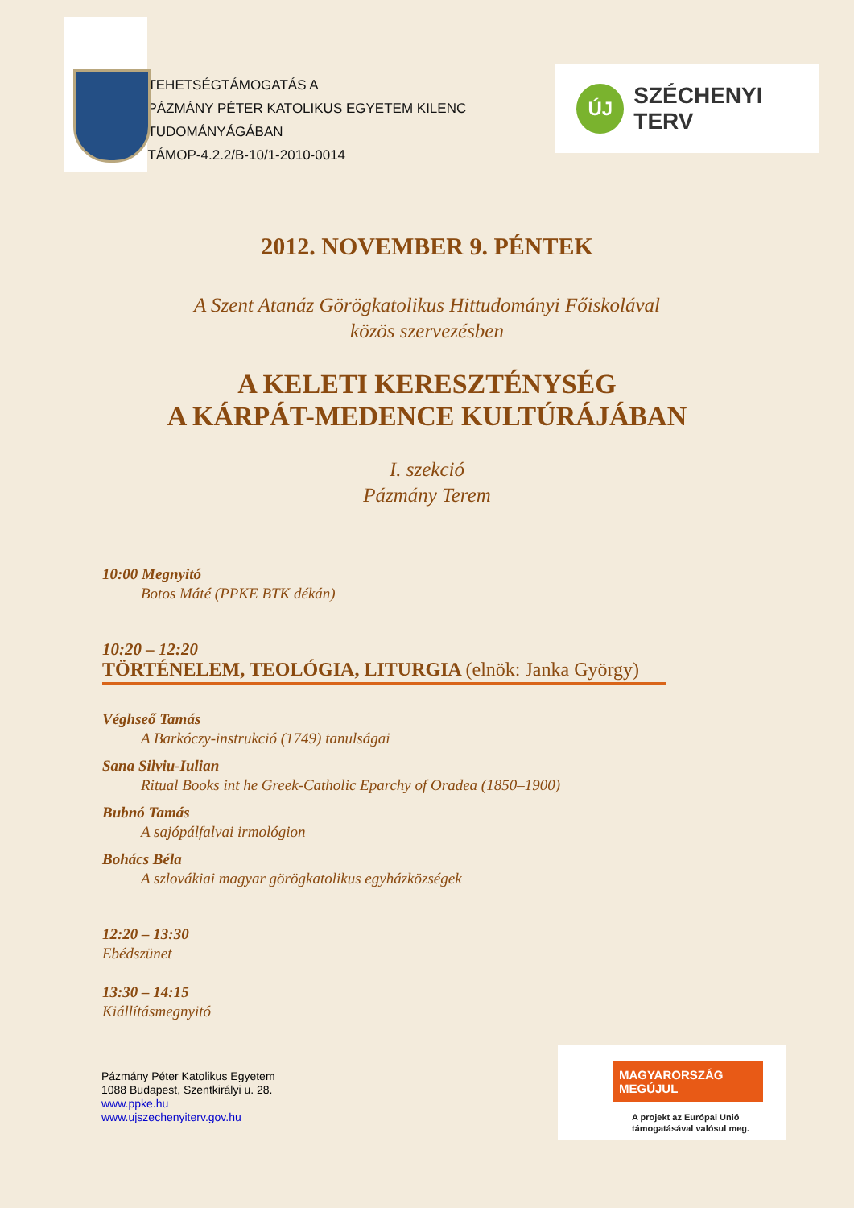TEHETSÉGTÁMOGATÁS A
PÁZMÁNY PÉTER KATOLIKUS EGYETEM KILENC TUDOMÁNYÁGÁBAN
TÁMOP-4.2.2/B-10/1-2010-0014
ÚJ SZÉCHENYI TERV
2012. NOVEMBER 9. PÉNTEK
A Szent Atanáz Görögkatolikus Hittudományi Főiskolával
közös szervezésben
A KELETI KERESZTÉNYSÉG
A KÁRPÁT-MEDENCE KULTÚRÁJÁBAN
I. szekció
Pázmány Terem
10:00 Megnyitó
Botos Máté (PPKE BTK dékán)
10:20 – 12:20
TÖRTÉNELEM, TEOLÓGIA, LITURGIA (elnök: Janka György)
Véghseő Tamás
A Barkóczy-instrukció (1749) tanulságai
Sana Silviu-Iulian
Ritual Books int he Greek-Catholic Eparchy of Oradea (1850–1900)
Bubnó Tamás
A sajópálfalvai irmológion
Bohács Béla
A szlovákiai magyar görögkatolikus egyházközségek
12:20 – 13:30
Ebédszünet
13:30 – 14:15
Kiállításmegnyitó
Pázmány Péter Katolikus Egyetem
1088 Budapest, Szentkirályi u. 28.
www.ppke.hu
www.ujszechenyiterv.gov.hu
MAGYARORSZÁG MEGÚJUL
A projekt az Európai Unió
támogatásával valósul meg.